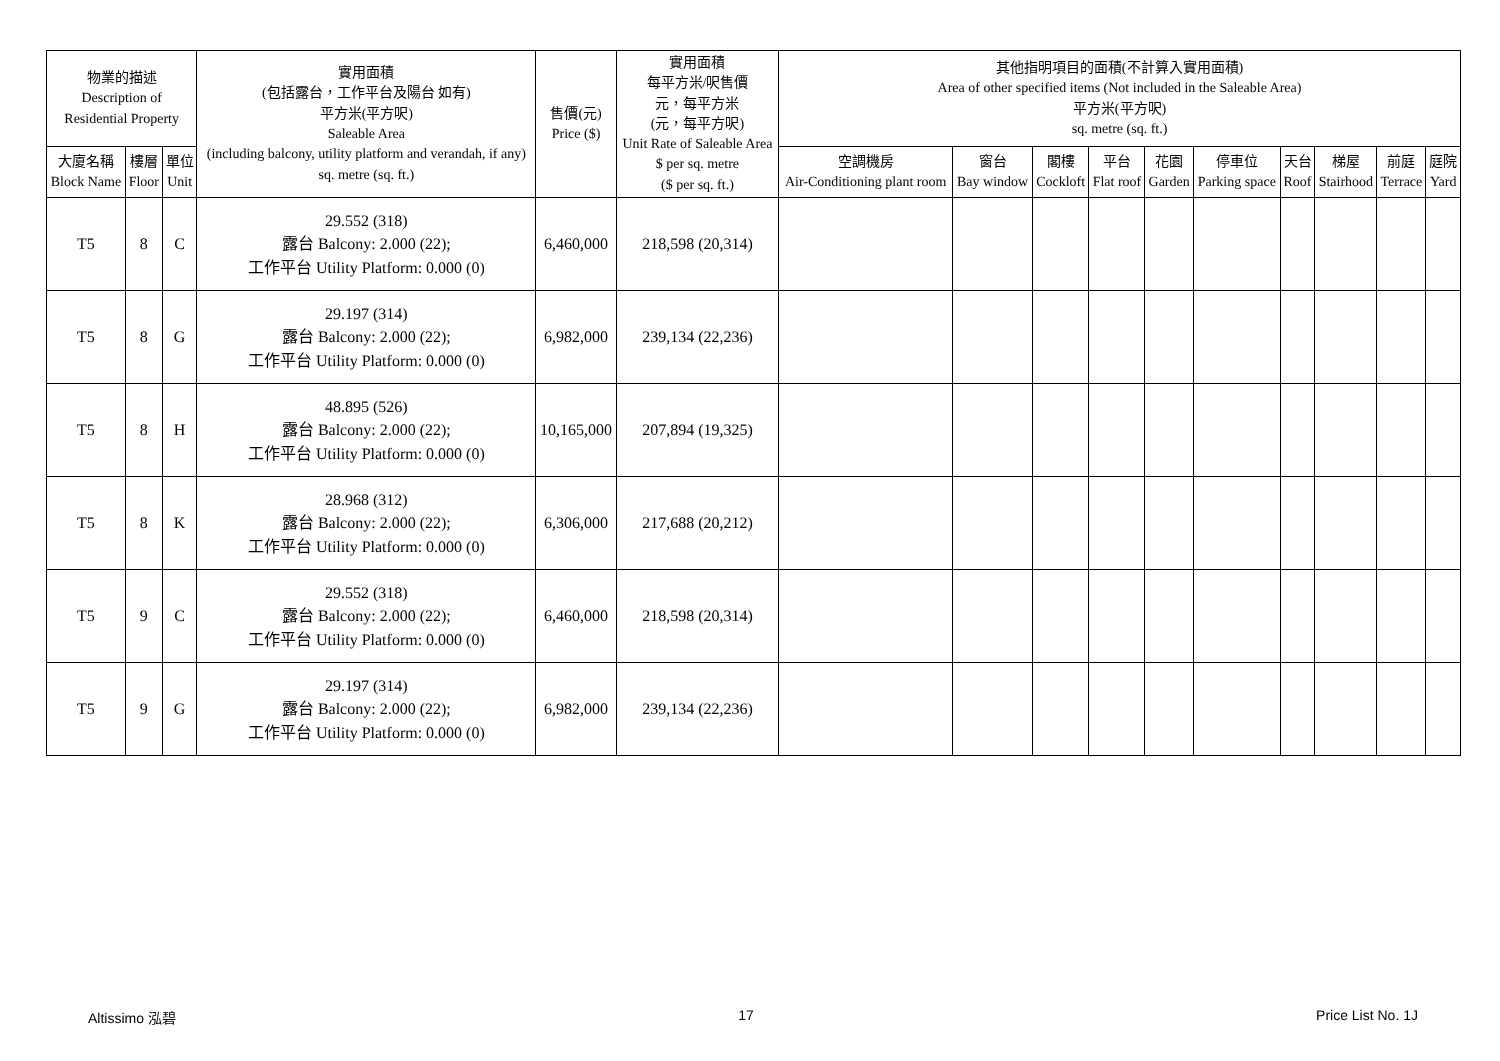| 物業的描述 Description of Residential Property | | | 實用面積 (包括露台，工作平台及陽台 如有) 平方米(平方呎) Saleable Area (including balcony, utility platform and verandah, if any) sq. metre (sq. ft.) | 售價(元) Price ($) | 實用面積 每平方米/呎售價 元，每平方米 (元，每平方呎) Unit Rate of Saleable Area $ per sq. metre ($ per sq. ft.) | 其他指明項目的面積(不計算入實用面積) Area of other specified items (Not included in the Saleable Area) 平方米(平方呎) sq. metre (sq. ft.) | | | | | | | | | |
| --- | --- | --- | --- | --- | --- | --- | --- | --- | --- | --- | --- | --- | --- | --- | --- |
| 大廈名稱 Block Name | 樓層 Floor | 單位 Unit | | | | 空調機房 Air-Conditioning plant room | 窗台 Bay window | 閣樓 Cockloft | 平台 Flat roof | 花園 Garden | 停車位 Parking space | 天台 Roof | 梯屋 Stairhood | 前庭 Terrace | 庭院 Yard |
| T5 | 8 | C | 29.552 (318) 露台 Balcony: 2.000 (22); 工作平台 Utility Platform: 0.000 (0) | 6,460,000 | 218,598 (20,314) | | | | | | | | | | |
| T5 | 8 | G | 29.197 (314) 露台 Balcony: 2.000 (22); 工作平台 Utility Platform: 0.000 (0) | 6,982,000 | 239,134 (22,236) | | | | | | | | | | |
| T5 | 8 | H | 48.895 (526) 露台 Balcony: 2.000 (22); 工作平台 Utility Platform: 0.000 (0) | 10,165,000 | 207,894 (19,325) | | | | | | | | | | |
| T5 | 8 | K | 28.968 (312) 露台 Balcony: 2.000 (22); 工作平台 Utility Platform: 0.000 (0) | 6,306,000 | 217,688 (20,212) | | | | | | | | | | |
| T5 | 9 | C | 29.552 (318) 露台 Balcony: 2.000 (22); 工作平台 Utility Platform: 0.000 (0) | 6,460,000 | 218,598 (20,314) | | | | | | | | | | |
| T5 | 9 | G | 29.197 (314) 露台 Balcony: 2.000 (22); 工作平台 Utility Platform: 0.000 (0) | 6,982,000 | 239,134 (22,236) | | | | | | | | | | |
Altissimo 泓碧 17 Price List No. 1J